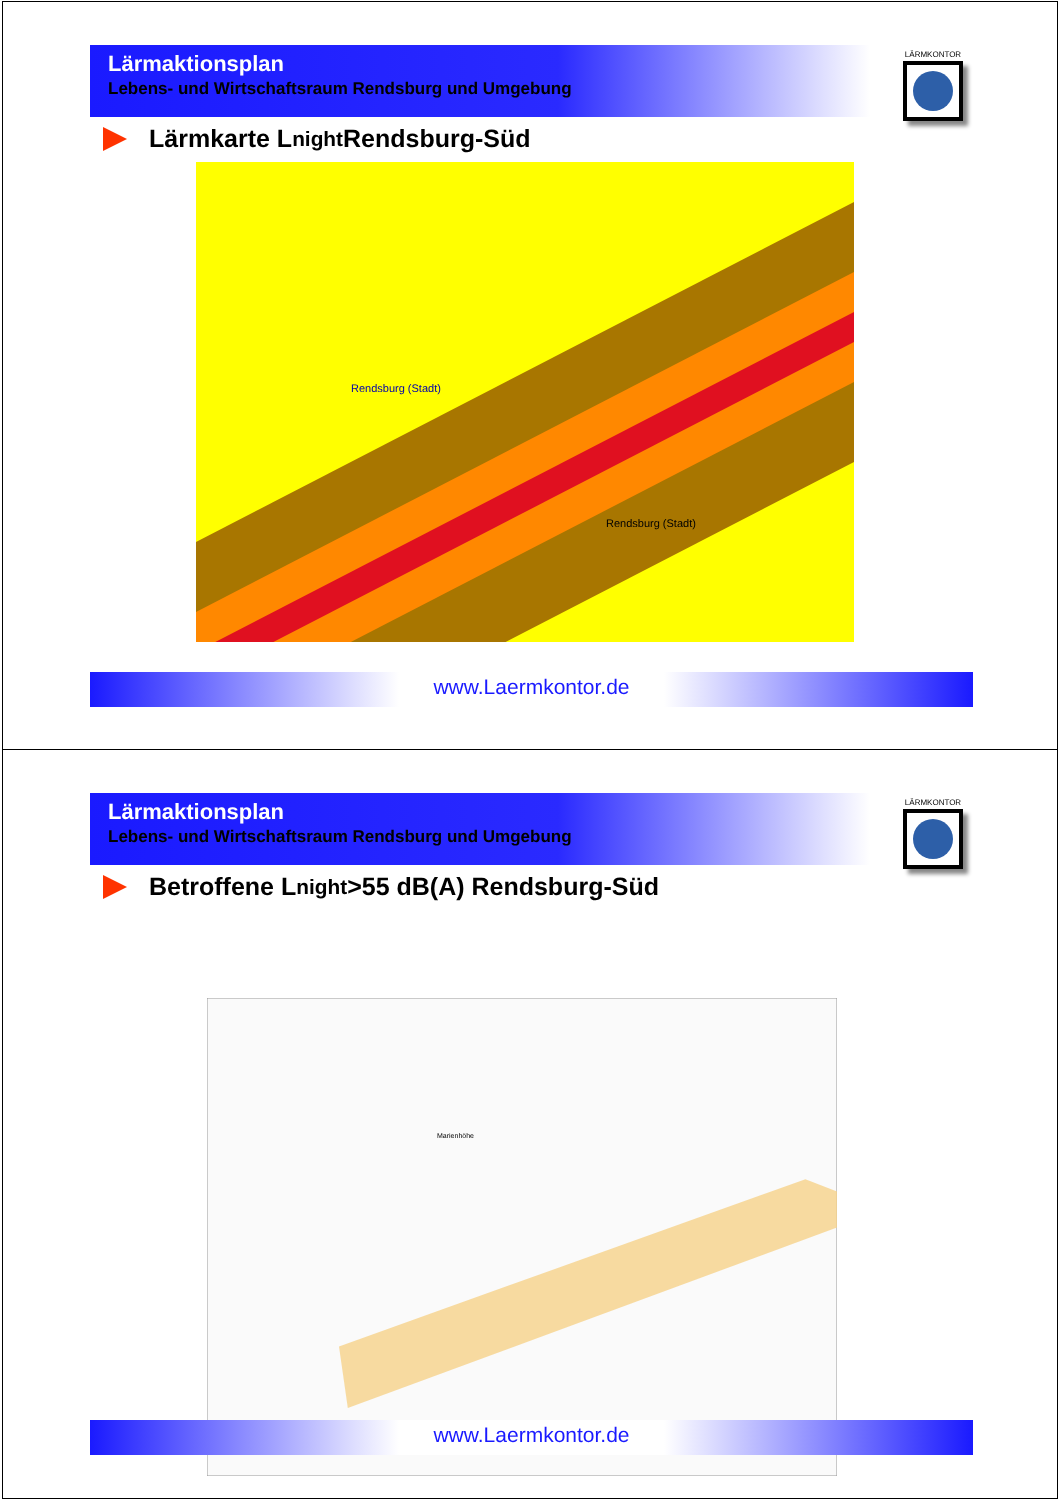Lärmaktionsplan
Lebens- und Wirtschaftsraum Rendsburg und Umgebung
LÄRMKONTOR
Lärmkarte L<sub>night</sub> Rendsburg-Süd
Rendsburg (Stadt)
Rendsburg (Stadt)
www.Laermkontor.de
Lärmaktionsplan
Lebens- und Wirtschaftsraum Rendsburg und Umgebung
LÄRMKONTOR
Betroffene L<sub>night</sub> >55 dB(A) Rendsburg-Süd
Marienhöhe
www.Laermkontor.de